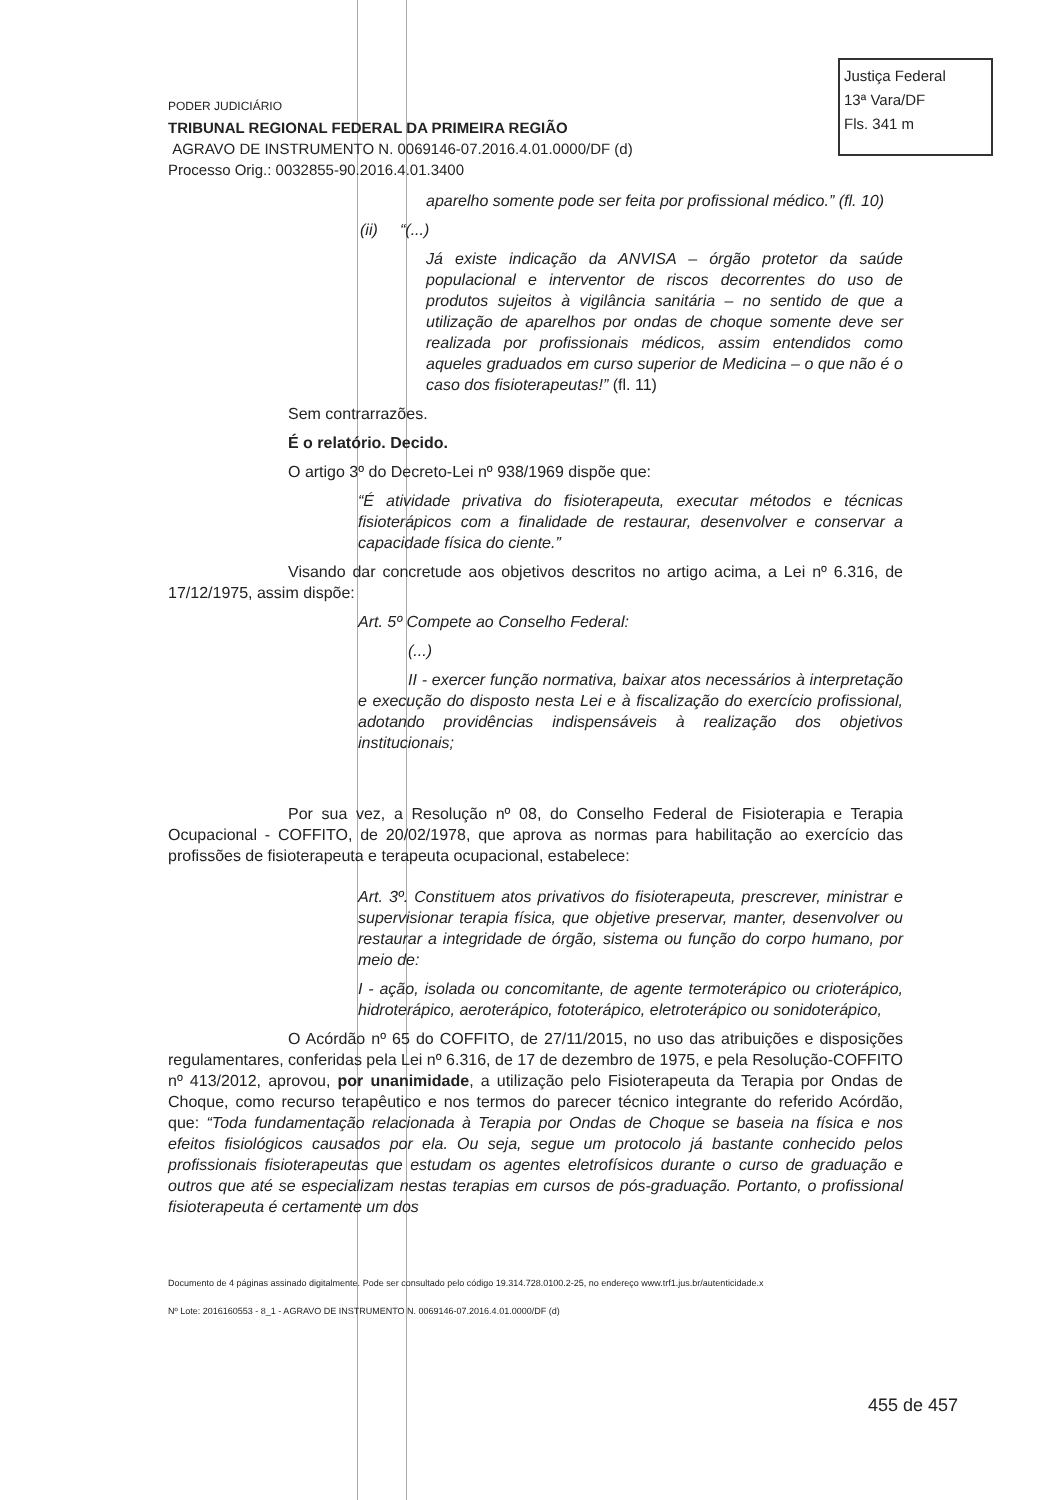Justiça Federal
13ª Vara/DF
Fls. 341 m
PODER JUDICIÁRIO
TRIBUNAL REGIONAL FEDERAL DA PRIMEIRA REGIÃO
AGRAVO DE INSTRUMENTO N. 0069146-07.2016.4.01.0000/DF (d)
Processo Orig.: 0032855-90.2016.4.01.3400
aparelho somente pode ser feita por profissional médico.” (fl. 10)
(ii) “(...)
Já existe indicação da ANVISA – órgão protetor da saúde populacional e interventor de riscos decorrentes do uso de produtos sujeitos à vigilância sanitária – no sentido de que a utilização de aparelhos por ondas de choque somente deve ser realizada por profissionais médicos, assim entendidos como aqueles graduados em curso superior de Medicina – o que não é o caso dos fisioterapeutas!” (fl. 11)
Sem contrarrazões.
É o relatório. Decido.
O artigo 3º do Decreto-Lei nº 938/1969 dispõe que:
“É atividade privativa do fisioterapeuta, executar métodos e técnicas fisioterápicos com a finalidade de restaurar, desenvolver e conservar a capacidade física do ciente.”
Visando dar concretude aos objetivos descritos no artigo acima, a Lei nº 6.316, de 17/12/1975, assim dispõe:
Art. 5º Compete ao Conselho Federal:
(...)
II - exercer função normativa, baixar atos necessários à interpretação e execução do disposto nesta Lei e à fiscalização do exercício profissional, adotando providências indispensáveis à realização dos objetivos institucionais;
Por sua vez, a Resolução nº 08, do Conselho Federal de Fisioterapia e Terapia Ocupacional - COFFITO, de 20/02/1978, que aprova as normas para habilitação ao exercício das profissões de fisioterapeuta e terapeuta ocupacional, estabelece:
Art. 3º. Constituem atos privativos do fisioterapeuta, prescrever, ministrar e supervisionar terapia física, que objetive preservar, manter, desenvolver ou restaurar a integridade de órgão, sistema ou função do corpo humano, por meio de:
I - ação, isolada ou concomitante, de agente termoterápico ou crioterápico, hidroterápico, aeroterápico, fototerápico, eletroterápico ou sonidoterápico,
O Acórdão nº 65 do COFFITO, de 27/11/2015, no uso das atribuições e disposições regulamentares, conferidas pela Lei nº 6.316, de 17 de dezembro de 1975, e pela Resolução-COFFITO nº 413/2012, aprovou, por unanimidade, a utilização pelo Fisioterapeuta da Terapia por Ondas de Choque, como recurso terapêutico e nos termos do parecer técnico integrante do referido Acórdão, que: “Toda fundamentação relacionada à Terapia por Ondas de Choque se baseia na física e nos efeitos fisiológicos causados por ela. Ou seja, segue um protocolo já bastante conhecido pelos profissionais fisioterapeutas que estudam os agentes eletrofísicos durante o curso de graduação e outros que até se especializam nestas terapias em cursos de pós-graduação. Portanto, o profissional fisioterapeuta é certamente um dos
Documento de 4 páginas assinado digitalmente. Pode ser consultado pelo código 19.314.728.0100.2-25, no endereço www.trf1.jus.br/autenticidade.x
Nº Lote: 2016160553 - 8_1 - AGRAVO DE INSTRUMENTO N. 0069146-07.2016.4.01.0000/DF (d)
455 de 457